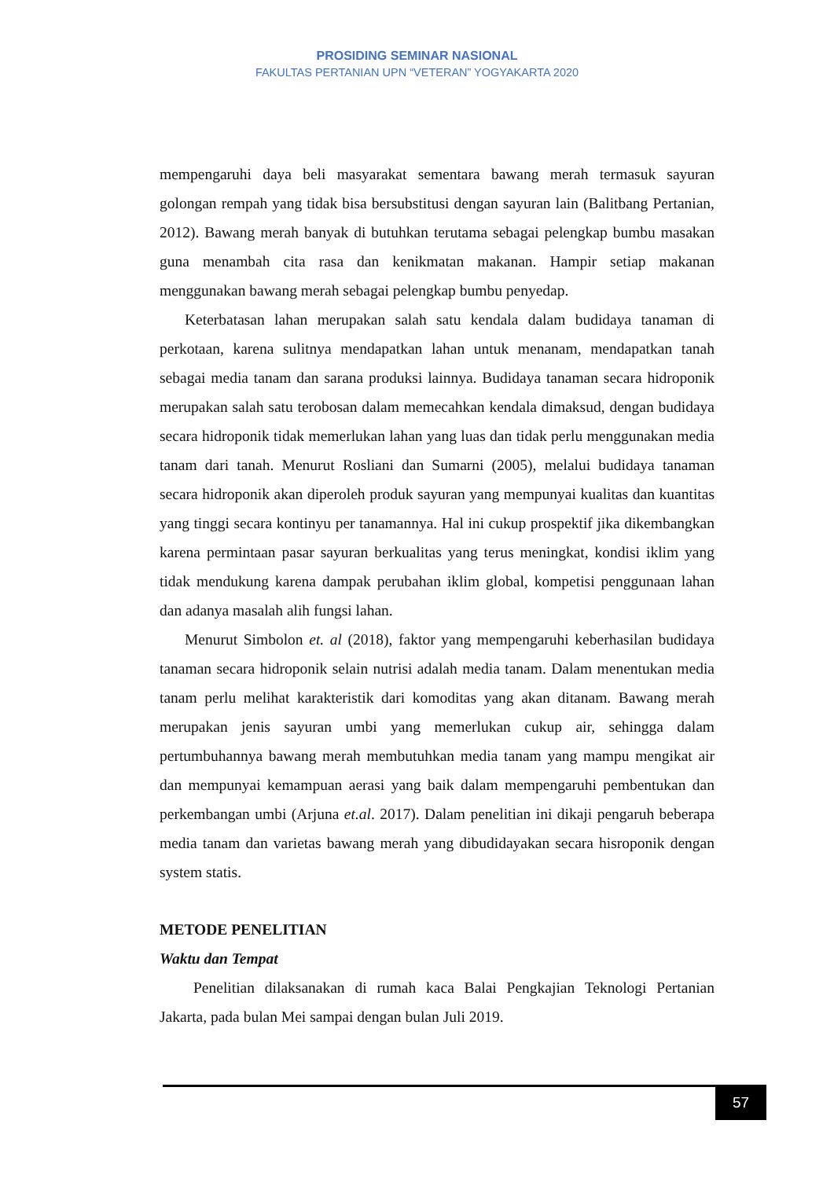PROSIDING SEMINAR NASIONAL
FAKULTAS PERTANIAN UPN “VETERAN” YOGYAKARTA 2020
mempengaruhi daya beli masyarakat sementara bawang merah termasuk sayuran golongan rempah yang tidak bisa bersubstitusi dengan sayuran lain (Balitbang Pertanian, 2012). Bawang merah banyak di butuhkan terutama sebagai pelengkap bumbu masakan guna menambah cita rasa dan kenikmatan makanan. Hampir setiap makanan menggunakan bawang merah sebagai pelengkap bumbu penyedap.
Keterbatasan lahan merupakan salah satu kendala dalam budidaya tanaman di perkotaan, karena sulitnya mendapatkan lahan untuk menanam, mendapatkan tanah sebagai media tanam dan sarana produksi lainnya. Budidaya tanaman secara hidroponik merupakan salah satu terobosan dalam memecahkan kendala dimaksud, dengan budidaya secara hidroponik tidak memerlukan lahan yang luas dan tidak perlu menggunakan media tanam dari tanah. Menurut Rosliani dan Sumarni (2005), melalui budidaya tanaman secara hidroponik akan diperoleh produk sayuran yang mempunyai kualitas dan kuantitas yang tinggi secara kontinyu per tanamannya. Hal ini cukup prospektif jika dikembangkan karena permintaan pasar sayuran berkualitas yang terus meningkat, kondisi iklim yang tidak mendukung karena dampak perubahan iklim global, kompetisi penggunaan lahan dan adanya masalah alih fungsi lahan.
Menurut Simbolon et. al (2018), faktor yang mempengaruhi keberhasilan budidaya tanaman secara hidroponik selain nutrisi adalah media tanam. Dalam menentukan media tanam perlu melihat karakteristik dari komoditas yang akan ditanam. Bawang merah merupakan jenis sayuran umbi yang memerlukan cukup air, sehingga dalam pertumbuhannya bawang merah membutuhkan media tanam yang mampu mengikat air dan mempunyai kemampuan aerasi yang baik dalam mempengaruhi pembentukan dan perkembangan umbi (Arjuna et.al. 2017). Dalam penelitian ini dikaji pengaruh beberapa media tanam dan varietas bawang merah yang dibudidayakan secara hisroponik dengan system statis.
METODE PENELITIAN
Waktu dan Tempat
Penelitian dilaksanakan di rumah kaca Balai Pengkajian Teknologi Pertanian Jakarta, pada bulan Mei sampai dengan bulan Juli 2019.
57